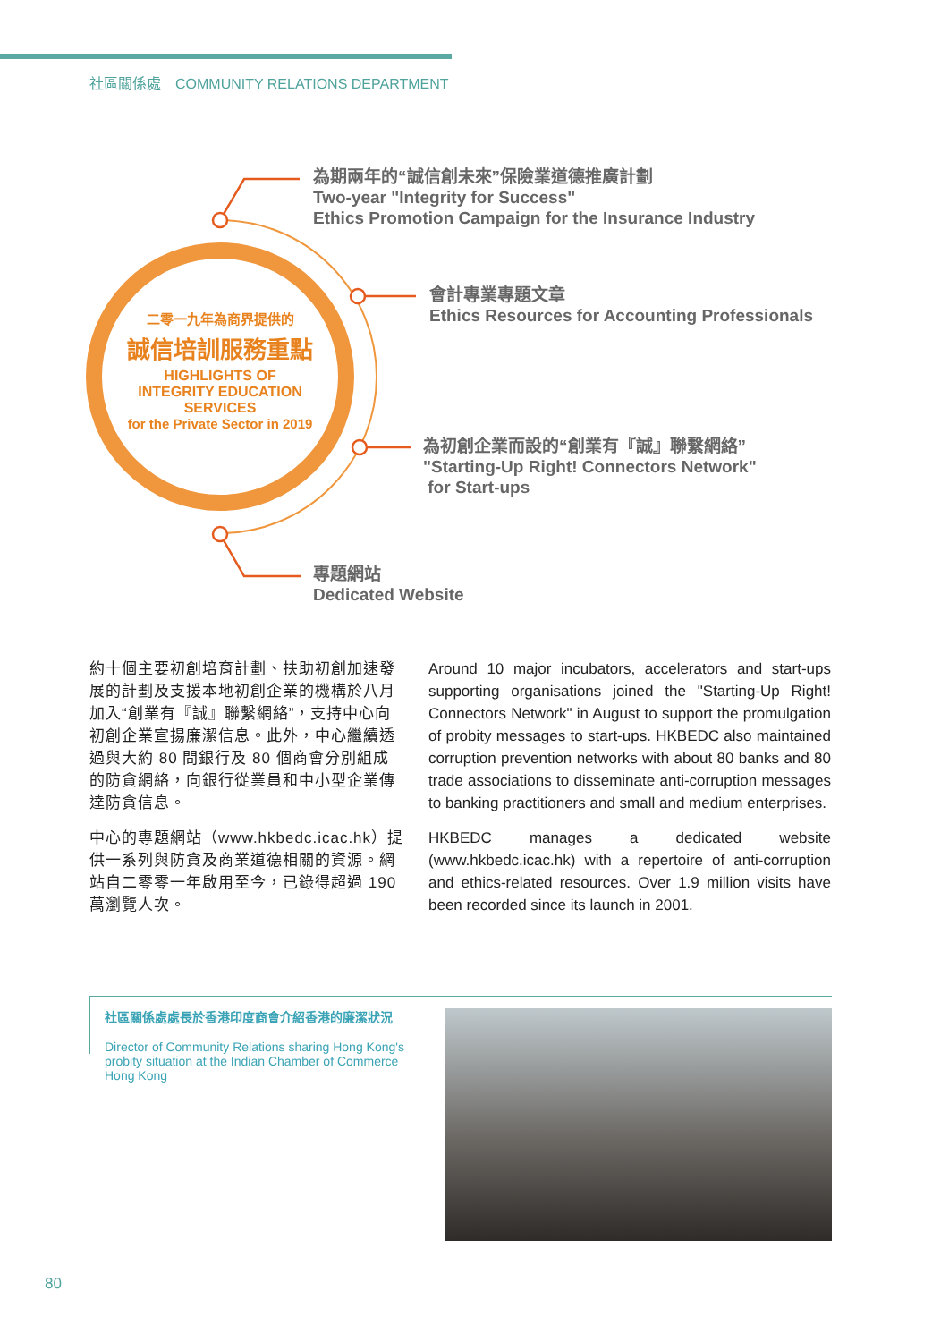社區關係處　COMMUNITY RELATIONS DEPARTMENT
二零一九年為商界提供的
誠信培訓服務重點
HIGHLIGHTS OF
INTEGRITY EDUCATION SERVICES
for the Private Sector in 2019
為期兩年的“誠信創未來”保險業道德推廣計劃
Two-year "Integrity for Success"
Ethics Promotion Campaign for the Insurance Industry
會計專業專題文章
Ethics Resources for Accounting Professionals
為初創企業而設的“創業有『誠』聯繫網絡”
"Starting-Up Right! Connectors Network"
for Start-ups
專題網站
Dedicated Website
約十個主要初創培育計劃、扶助初創加速發展的計劃及支援本地初創企業的機構於八月加入“創業有『誠』聯繫網絡”，支持中心向初創企業宣揚廉潔信息。此外，中心繼續透過與大約 80 間銀行及 80 個商會分別組成的防貪網絡，向銀行從業員和中小型企業傳達防貪信息。
中心的專題網站（www.hkbedc.icac.hk）提供一系列與防貪及商業道德相關的資源。網站自二零零一年啟用至今，已錄得超過 190 萬瀏覽人次。
Around 10 major incubators, accelerators and start-ups supporting organisations joined the "Starting-Up Right! Connectors Network" in August to support the promulgation of probity messages to start-ups. HKBEDC also maintained corruption prevention networks with about 80 banks and 80 trade associations to disseminate anti-corruption messages to banking practitioners and small and medium enterprises.
HKBEDC manages a dedicated website (www.hkbedc.icac.hk) with a repertoire of anti-corruption and ethics-related resources. Over 1.9 million visits have been recorded since its launch in 2001.
社區關係處處長於香港印度商會介紹香港的廉潔狀況
Director of Community Relations sharing Hong Kong's probity situation at the Indian Chamber of Commerce Hong Kong
80